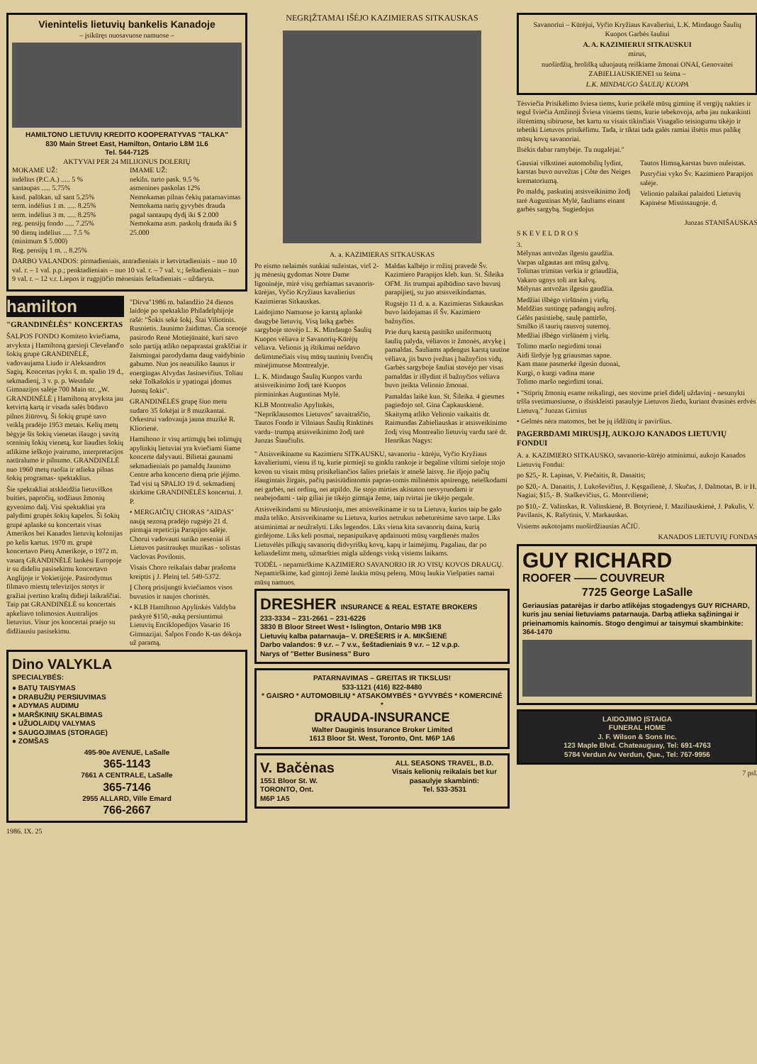Vienintelis lietuvių bankelis Kanadoje
– įsikūręs nuosavuose namuose –
HAMILTONO LIETUVIŲ KREDITO KOOPERATYVAS "TALKA"
830 Main Street East, Hamilton, Ontario L8M 1L6
Tel. 544-7125
AKTYVAI PER 24 MILIJONUS DOLERIŲ
MOKAME UŽ:
indėlius (P.C.A.) ..... 5 %
santaupas ..... 5.75%
kasd. palūkan. už sant 5.25%
term. indėlius 1 m. ..... 8.25%
term. indėlius 3 m. ..... 8.25%
reg. pensijų fondo ..... 7.25%
90 dienų indėlius ..... 7.5 %
(minimum $ 5.000)
Reg. pensijų 1 m. .. 8.25%
IMAME UŽ:
nekiln. turto pask. 9.5 %
asmenines paskolas 12%
Nemokamas pilnas čekių patarnavimas
Nemokama narių gyvybės drauda pagal santaupų dydį iki $ 2.000
Nemokama asm. paskolų drauda iki $ 25.000
DARBO VALANDOS: pirmadieniais, antradieniais ir ketvirtadieniais – nuo 10 val. r. – 1 val. p.p.; penktadieniais – nuo 10 val. r. – 7 val. v.; šeštadieniais – nuo 9 val. r. – 12 v.r. Liepos ir rugpjūčio mėnesiais šeštadieniais – uždaryta.
hamilton
"GRANDINĖLĖS" KONCERTAS
ŠALPOS FONDO Komiteto kviečiama, atvyksta į Hamiltoną garsioji Cleveland'o šokių grupė GRANDINĖLĖ, vadovaujama Liudo ir Aleksandros Sagių. Koncertas įvyks š. m. spalio 19 d., sekmadienį, 3 v. p. p. Westdale Gimnazijos salėje 700 Main str. „W. GRANDINĖLĖ į Hamiltoną atvyksta jau ketvirtą kartą ir visada salės būdavo pilnos žiūrovų. Ši šokių grupė savo veiklą pradėjo 1953 metais. Kelių metų bėgyje šis šokių vienetas išaugo į savitą sceninių šokių vienetą, kur liaudies šokių atlikime ieškojo įvairumo, interpretacijos natūralumo ir pilnumo. GRANDINĖLĖ nuo 1960 metų ruošia ir atlieka pilnas šokių programas- spektaklius.
Šie spektakliai atskleidžia lietuviškos buities, papročių, sodžiaus žmonių gyvenimo dalį. Visi spektakliai yra palydimi grupės šokių kapelos. Ši šokių grupė aplankė su koncertais visas Amerikos bei Kanados lietuvių kolonijas po kelis kartus. 1970 m. grupė koncertavo Pietų Amerikoje, o 1972 m. vasarą GRANDINĖLĖ lankėsi Europoje ir su dideliu pasisekimu koncertavo Anglijoje ir Vokietijoje. Pasirodymus filmavo miestų televizijos stotys ir gražiai įvertino kraštų didieji laikraščiai. Taip pat GRANDINĖLĖ su koncertais apkeliavo tolimosios Australijos lietuvius. Visur jos koncertai praėjo su didžiausiu pasisekimu.
"Dirva"1986 m. balandžio 24 dienos laidoje po spektaklio Philadelphijoje rašė: "Šokis sekė šokį. Štai Viliotinis. Rusnietis. Jaunimo žaidimas. Čia scenoje pasirodo Renė Motiejūnaitė, kuri savo solo partiją atliko nepaprastai grakščiai ir žaismingai parodydama daug vaidybinio gabumo. Nuo jos neatsiliko šaunus ir energingas Alvydas Jasinevičius. Toliau sekė Tolkašokis ir ypatingai įdomus Juostų šokis".
GRANDINĖLĖS grupę šiuo metu sudaro 35 šokėjai ir 8 muzikantai. Orkestrui vadovauja jauna muzikė R. Kliorienė.
Hamiltono ir visų artimųjų bei tolimųjų apylinkių lietuviai yra kviečiami šiame koncerte dalyvauti. Bilietai gaunami sekmadieniais po pamaldų Jaunimo Centre arba koncerto dieną prie įėjimo. Tad visi tą SPALIO 19 d. sekmadienį skirkime GRANDINĖLĖS koncertui. J. P.
• MERGAIČIŲ CHORAS "AIDAS" naują sezoną pradėjo rugsėjo 21 d. pirmąja repeticija Parapijos salėje. Chorui vadovauti sutiko neseniai iš Lietuvos pasitraukęs muzikas - solistas Vaclovas Povilonis.
Visais Choro reikalais dabar prašoma kreiptis į J. Pleinį tel. 549-5372.
Į Chorą prisijungti kviečiamos visos buvusios ir naujos choristės.
• KLB Hamiltono Apylinkės Valdyba paskyrė $150,-auką persiuntimui Lietuvių Enciklopedijos Vasario 16 Gimnazijai. Šalpos Fondo K-tas dėkoja už paramą.
Dino VALYKLA
SPECIALYBĖS:
● BATŲ TAISYMAS
● DRABUŽIŲ PERSIUVIMAS
● ADYMAS AUDIMU
● MARŠKINIŲ SKALBIMAS
● UŽUOLAIDŲ VALYMAS
● SAUGOJIMAS (STORAGE)
● ZOMŠAS
495-90e AVENUE, LaSalle
365-1143
7661 A CENTRALE, LaSalle
365-7146
2955 ALLARD, Ville Emard
766-2667
1986. IX. 25
NEGRĮŽTAMAI IŠĖJO KAZIMIERAS SITKAUSKAS
A. a. KAZIMIERAS SITKAUSKAS
Po eismo nelaimės sunkiai sužeistas, virš 2-jų mėnesių gydomas Notre Dame ligoninėje, mirė visų gerbiamas savanoris-kūrėjas, Vyčio Kryžiaus kavalierius Kazimieras Sitkauskas.
Laidojimo Namuose jo karstą aplankė daugybė lietuvių. Visą laiką garbės sargyboje stovėjo L. K. Mindaugo Šaulių Kuopos vėliava ir Savanorių-Kūrėjų vėliava. Velionis ją ištikimai nešdavo dešimtmečiais visų mūsų tautinių švenčių minėjimuose Montrealyje.
L. K. Mindaugo Šaulių Kuopos vardu atsisveikinimo žodį tarė Kuopos pirmininkas Augustinas Mylė.
KLB Montrealio Apylinkės, "Nepriklausomos Lietuvos" savaitraščio, Tautos Fondo ir Vilniaus Šaulių Rinktinės vardu- trumpą atsisveikinimo žodį tarė Juozas Šiaučiulis.
Maldas kalbėjo ir rožinį pravedė Šv. Kazimiero Parapijos kleb. kun. St. Šileika OFM. Jis trumpai apibūdino savo buvusį parapijietį, su juo atsisveikindamas.
Rugsėjo 11 d. a. a. Kazimieras Sitkauskas buvo laidojamas iš Šv. Kazimiero bažnyčios.
Prie durų karstą pasitiko uniformuotų šaulių palyda, vėliavos ir žmonės, atvykę į pamaldas. Šauliams apdengus karstą tautine vėliava, jis buvo įvežtas į bažnyčios vidų. Garbės sargyboje šauliai stovėjo per visas pamaldas ir išlydint iš bažnyčios vėliava buvo įteikta Velionio žmonai.
Pamaldas laikė kun. St. Šileika. 4 giesmes pagiedojo sol. Gina Čapkauskienė. Skaitymą atliko Velionio vaikaitis dr. Raimundas Zabieliauskas ir atsisveikinimo žodį visų Montrealio lietuvių vardu tarė dr. Henrikas Nagys:
" Atsisveikiname su Kazimieru SITKAUSKU, savanoriu - kūrėju, Vyčio Kryžiaus kavalieriumi, vienu iš tų, kurie pirmieji su ginklu rankoje ir begaline viltimi sieloje stojo kovon su visais mūsų prisikeliančios šalies priešais ir atnešė laisvę. Jie išjojo pačių išaugintais žirgais, pačių pasisiūdintomis papras-tomis milinėmis apsirengę, neieškodami nei garbės, nei ordinų, nei atpildo. Jie stojo mirties akistaton nesvyruodami ir neabejodami - taip giliai jie tikėjo gimtąja žeme, taip tvirtai jie tikėjo pergale.
Atsisveikindami su Mirusiuoju, mes atsisveikiname ir su ta Lietuva, kurios taip be galo maža teliko. Atsisveikiname su Lietuva, kurios netrukus nebeturėsime savo tarpe. Liks atsiminimai ar neužrašyti. Liks legendos. Liks viena kita savanorių daina, kurią girdėjome. Liks keli posmai, nepasipuikavę apdainuoti mūsų vargdienės mažos Lietuvėlės pilkųjų savanorių didvyriškų kovų, kapų ir laimėjimų. Pagaliau, dar po keliasdešimt metų, užmaršties migla uždengs viską visiems laikams.
TODĖL - nepamirškime KAZIMIERO SAVANORIO IR JO VISŲ KOVOS DRAUGŲ. Nepamirškime, kad gimtoji žemė laukia mūsų pelenų. Mūsų laukia Viešpaties namai mūsų namuos.
DRESHER INSURANCE & REAL ESTATE BROKERS
233-3334 – 231-2661 – 231-6226
3830 B Bloor Street West • Islington, Ontario M9B 1K8
Lietuvių kalba patarnauja– V. DREŠERIS ir A. MIKŠIENĖ
Darbo valandos: 9 v.r. – 7 v.v., šeštadieniais 9 v.r. – 12 v.p.p.
Narys of "Better Business" Buro
PATARNAVIMAS – GREITAS IR TIKSLUS!
533-1121 (416) 822-8480
* GAISRO * AUTOMOBILIŲ * ATSAKOMYBĖS * GYVYBĖS * KOMERCINĖ *
DRAUDA-INSURANCE
Walter Dauginis Insurance Broker Limited
1613 Bloor St. West, Toronto, Ont. M6P 1A6
V. Bačėnas
1551 Bloor St. W.
TORONTO, Ont.
M6P 1A5
ALL SEASONS TRAVEL, B.D.
Visais kelionių reikalais bet kur pasaulyje skambinti:
Tel. 533-3531
Savanoriui – Kūrėjui, Vyčio Kryžiaus Kavalieriui, L.K. Mindaugo Šaulių Kuopos Garbės šauliui
A. A. KAZIMIERUI SITKAUSKUI
mirus,
nuoširdžią, brolišką užuojautą reiškiame žmonai ONAI, Genovaitei ZABIELIAUSKIENEI su šeima –
L.K. MINDAUGO ŠAULIŲ KUOPA
Tėsviečia Prisikėlimo šviesa tiems, kurie prikėlė mūsų gimtinę iš vergijų nakties ir tegul šviečia Amžinoji Šviesa visiems tiems, kurie tebekovoja, arba jau nukankinti ištrėmimų sibiruose, bet kartu su visais tikinčiais Visagalio teisingumu tikėjo ir tebetiki Lietuvos prisikėlimu. Tada, ir tiktai tada galės ramiai ilsėtis mus palikę mūsų kovų savanoriai.
Ilsėkis dabar ramybėje. Tu nugalėjai."
Gausiai vilkstinei automobilių lydint, karstas buvo nuvežtas į Côte des Neiges krematoriumą.
Po maldų, paskutinį atsisveikinimo žodį tarė Augustinas Mylė, šauliams einant garbės sargybą. Sugiedojus
Tautos Himną,karstas buvo nuleistas.
Pusryčiai vyko Šv. Kazimiero Parapijos salėje.
Velionio palaikai palaidoti Lietuvių Kapinėse Mississaugoje. d.
Juozas STANIŠAUSKAS
S K E V E L D R O S
3.
Mėlynas antvožas ilgesiu gaudžia.
Varpas užgautas ant mūsų galvų.
Tolimas trimitas verkia ir griaudžia,
Vakaro ugnys toli ant kalvų.
Mėlynas antvožas ilgesiu gaudžia.
Medžiai išbėgo viršūnėm į viršų.
Meldžias sustingę padangių aušroj.
Gėlės pasistiebę, saulę pamiršo,
Smilko iš taurių rausvoj sutemoj.
Medžiai išbėgo viršūnėm į viršų.
Tolimo maršo negirdimi tonai
Aidi širdyje lyg griausmas sapne.
Kam mane pasmerkė ilgesio duonai,
Kurgi, o kurgi vadina mane
Tolimo maršo negirdimi tonai.
• "Stiprių žmonių esame reikalingi, nes stovime prieš didelį uždavinį - nesunykti tršša svetimuosiuose, o išsiskleisti pasaulyje Lietuvos žiedu, kuriant dvasinės erdvės Lietuvą." Juozas Girnius
• Gelmės nėra matomos, bet be jų išdžiūtų ir paviršius.
PAGERBDAMI MIRUSĮJĮ, AUKOJO KANADOS LIETUVIŲ FONDUI
A. a. KAZIMIERO SITKAUSKO, savanorio-kūrėjo atminimui, aukojo Kanados Lietuvių Fondui:
po $25,- R. Lapinas, V. Piečaitis, R. Danaitis;
po $20,- A. Danaitis, J. Lukoševičius, J. Kęsgailienė, J. Skučas, J. Dalmotas, B. ir H. Nagiai; $15,- B. Staškevičius, G. Montvilienė;
po $10,- Z. Valinskas, R. Valinskienė, B. Botyrienė, I. Maziliauskienė, J. Pakulis, V. Pavilanis, K. Rašytinis, V. Markauskas.
Visiems aukotojams nuoširdžiausias AČIŪ.
KANADOS LIETUVIŲ FONDAS
GUY RICHARD
ROOFER —— COUVREUR
7725 George LaSalle
Geriausias patarėjas ir darbo atlikėjas stogadengys GUY RICHARD, kuris jau seniai lietuviams patarnauja. Darbą atlieka sąžiningai ir prieinamomis kainomis. Stogo dengimui ar taisymui skambinkite: 364-1470
LAIDOJIMO ĮSTAIGA
FUNERAL HOME
J. F. Wilson & Sons Inc.
123 Maple Blvd. Chateauguay, Tel: 691-4763
5784 Verdun Av Verdun, Que., Tel: 767-9956
7 psl.